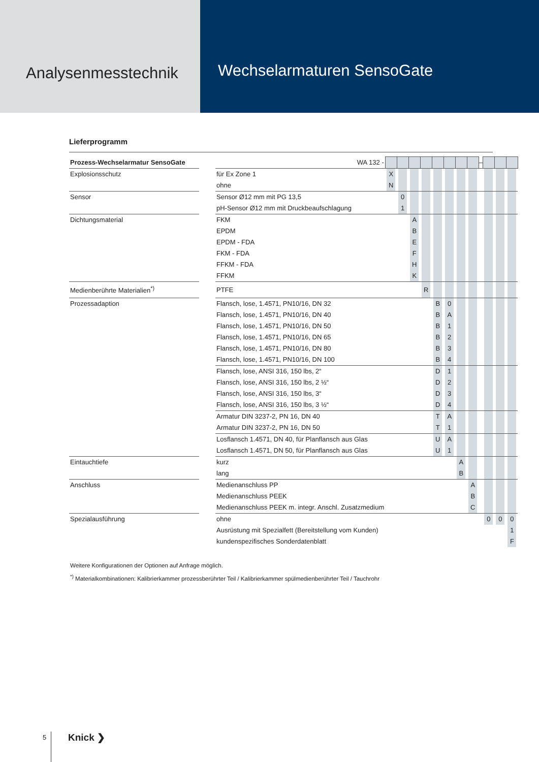Analysenmesstechnik
Wechselarmaturen SensoGate
Lieferprogramm
| Prozess-Wechselarmatur SensoGate | | WA 132 - | | | | | | | | | – | | | |
| Explosionsschutz | | für Ex Zone 1 | X | | | | | | | | | | | |
| | | ohne | N | | | | | | | | | | | |
| Sensor | | Sensor Ø12 mm mit PG 13,5 | | 0 | | | | | | | | | | |
| | | pH-Sensor Ø12 mm mit Druckbeaufschlagung | | 1 | | | | | | | | | | |
| Dichtungsmaterial | | FKM | | | A | | | | | | | | | |
| | | EPDM | | | B | | | | | | | | | |
| | | EPDM - FDA | | | E | | | | | | | | | |
| | | FKM - FDA | | | F | | | | | | | | | |
| | | FFKM - FDA | | | H | | | | | | | | | |
| | | FFKM | | | K | | | | | | | | | |
| Medienberührte Materialien<sup>*)</sup> | | PTFE | | | | R | | | | | | | | |
| Prozessadaption | | Flansch, lose, 1.4571, PN10/16, DN 32 | | | | | B | 0 | | | | | | |
| | | Flansch, lose, 1.4571, PN10/16, DN 40 | | | | | B | A | | | | | | |
| | | Flansch, lose, 1.4571, PN10/16, DN 50 | | | | | B | 1 | | | | | | |
| | | Flansch, lose, 1.4571, PN10/16, DN 65 | | | | | B | 2 | | | | | | |
| | | Flansch, lose, 1.4571, PN10/16, DN 80 | | | | | B | 3 | | | | | | |
| | | Flansch, lose, 1.4571, PN10/16, DN 100 | | | | | B | 4 | | | | | | |
| | | Flansch, lose, ANSI 316, 150 lbs, 2“ | | | | | D | 1 | | | | | | |
| | | Flansch, lose, ANSI 316, 150 lbs, 2 ½“ | | | | | D | 2 | | | | | | |
| | | Flansch, lose, ANSI 316, 150 lbs, 3“ | | | | | D | 3 | | | | | | |
| | | Flansch, lose, ANSI 316, 150 lbs, 3 ½“ | | | | | D | 4 | | | | | | |
| | | Armatur DIN 3237-2, PN 16, DN 40 | | | | | T | A | | | | | | |
| | | Armatur DIN 3237-2, PN 16, DN 50 | | | | | T | 1 | | | | | | |
| | | Losflansch 1.4571, DN 40, für Planflansch aus Glas | | | | | U | A | | | | | | |
| | | Losflansch 1.4571, DN 50, für Planflansch aus Glas | | | | | U | 1 | | | | | | |
| Eintauchtiefe | | kurz | | | | | | | A | | | | | |
| | | lang | | | | | | | B | | | | | |
| Anschluss | | Medienanschluss PP | | | | | | | | A | | | | |
| | | Medienanschluss PEEK | | | | | | | | B | | | | |
| | | Medienanschluss PEEK m. integr. Anschl. Zusatzmedium | | | | | | | | C | | | | |
| Spezialausführung | | ohne | | | | | | | | | | 0 | 0 | 0 |
| | | Ausrüstung mit Spezialfett (Bereitstellung vom Kunden) | | | | | | | | | | | | 1 |
| | | kundenspezifisches Sonderdatenblatt | | | | | | | | | | | | F |
Weitere Konfigurationen der Optionen auf Anfrage möglich.
<sup>*)</sup> Materialkombinationen: Kalibrierkammer prozessberührter Teil / Kalibrierkammer spülmedienberührter Teil / Tauchrohr
5
Knick ❯